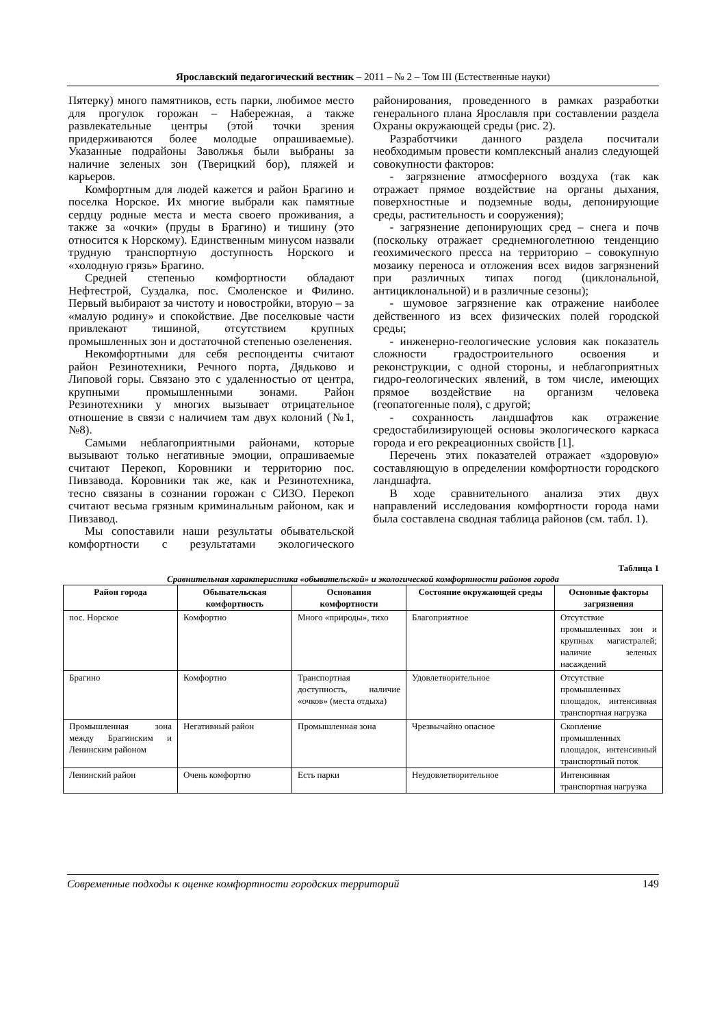Ярославский педагогический вестник – 2011 – № 2 – Том III (Естественные науки)
Пятерку) много памятников, есть парки, любимое место для прогулок горожан – Набережная, а также развлекательные центры (этой точки зрения придерживаются более молодые опрашиваемые). Указанные подрайоны Заволжья были выбраны за наличие зеленых зон (Тверицкий бор), пляжей и карьеров.
Комфортным для людей кажется и район Брагино и поселка Норское. Их многие выбрали как памятные сердцу родные места и места своего проживания, а также за «очки» (пруды в Брагино) и тишину (это относится к Норскому). Единственным минусом назвали трудную транспортную доступность Норского и «холодную грязь» Брагино.
Средней степенью комфортности обладают Нефтестрой, Суздалка, пос. Смоленское и Филино. Первый выбирают за чистоту и новостройки, вторую – за «малую родину» и спокойствие. Две поселковые части привлекают тишиной, отсутствием крупных промышленных зон и достаточной степенью озеленения.
Некомфортными для себя респонденты считают район Резинотехники, Речного порта, Дядьково и Липовой горы. Связано это с удаленностью от центра, крупными промышленными зонами. Район Резинотехники у многих вызывает отрицательное отношение в связи с наличием там двух колоний (№1, №8).
Самыми неблагоприятными районами, которые вызывают только негативные эмоции, опрашиваемые считают Перекоп, Коровники и территорию пос. Пивзавода. Коровники так же, как и Резинотехника, тесно связаны в сознании горожан с СИЗО. Перекоп считают весьма грязным криминальным районом, как и Пивзавод.
Мы сопоставили наши результаты обывательской комфортности с результатами экологического районирования, проведенного в рамках разработки генерального плана Ярославля при составлении раздела Охраны окружающей среды (рис. 2).
Разработчики данного раздела посчитали необходимым провести комплексный анализ следующей совокупности факторов:
- загрязнение атмосферного воздуха (так как отражает прямое воздействие на органы дыхания, поверхностные и подземные воды, депонирующие среды, растительность и сооружения);
- загрязнение депонирующих сред – снега и почв (поскольку отражает среднемноголетнюю тенденцию геохимического пресса на территорию – совокупную мозаику переноса и отложения всех видов загрязнений при различных типах погод (циклональной, антициклональной) и в различные сезоны);
- шумовое загрязнение как отражение наиболее действенного из всех физических полей городской среды;
- инженерно-геологические условия как показатель сложности градостроительного освоения и реконструкции, с одной стороны, и неблагоприятных гидро-геологических явлений, в том числе, имеющих прямое воздействие на организм человека (геопатогенные поля), с другой;
- сохранность ландшафтов как отражение средостабилизирующей основы экологического каркаса города и его рекреационных свойств [1].
Перечень этих показателей отражает «здоровую» составляющую в определении комфортности городского ландшафта.
В ходе сравнительного анализа этих двух направлений исследования комфортности города нами была составлена сводная таблица районов (см. табл. 1).
Таблица 1
Сравнительная характеристика «обывательской» и экологической комфортности районов города
| Район города | Обывательская комфортность | Основания комфортности | Состояние окружающей среды | Основные факторы загрязнения |
| --- | --- | --- | --- | --- |
| пос. Норское | Комфортно | Много «природы», тихо | Благоприятное | Отсутствие промышленных зон и крупных магистралей; наличие зеленых насаждений |
| Брагино | Комфортно | Транспортная доступность, наличие «очков» (места отдыха) | Удовлетворительное | Отсутствие промышленных площадок, интенсивная транспортная нагрузка |
| Промышленная зона между Брагинским и Ленинским районом | Негативный район | Промышленная зона | Чрезвычайно опасное | Скопление промышленных площадок, интенсивный транспортный поток |
| Ленинский район | Очень комфортно | Есть парки | Неудовлетворительное | Интенсивная транспортная нагрузка |
Современные подходы к оценке комфортности городских территорий 149